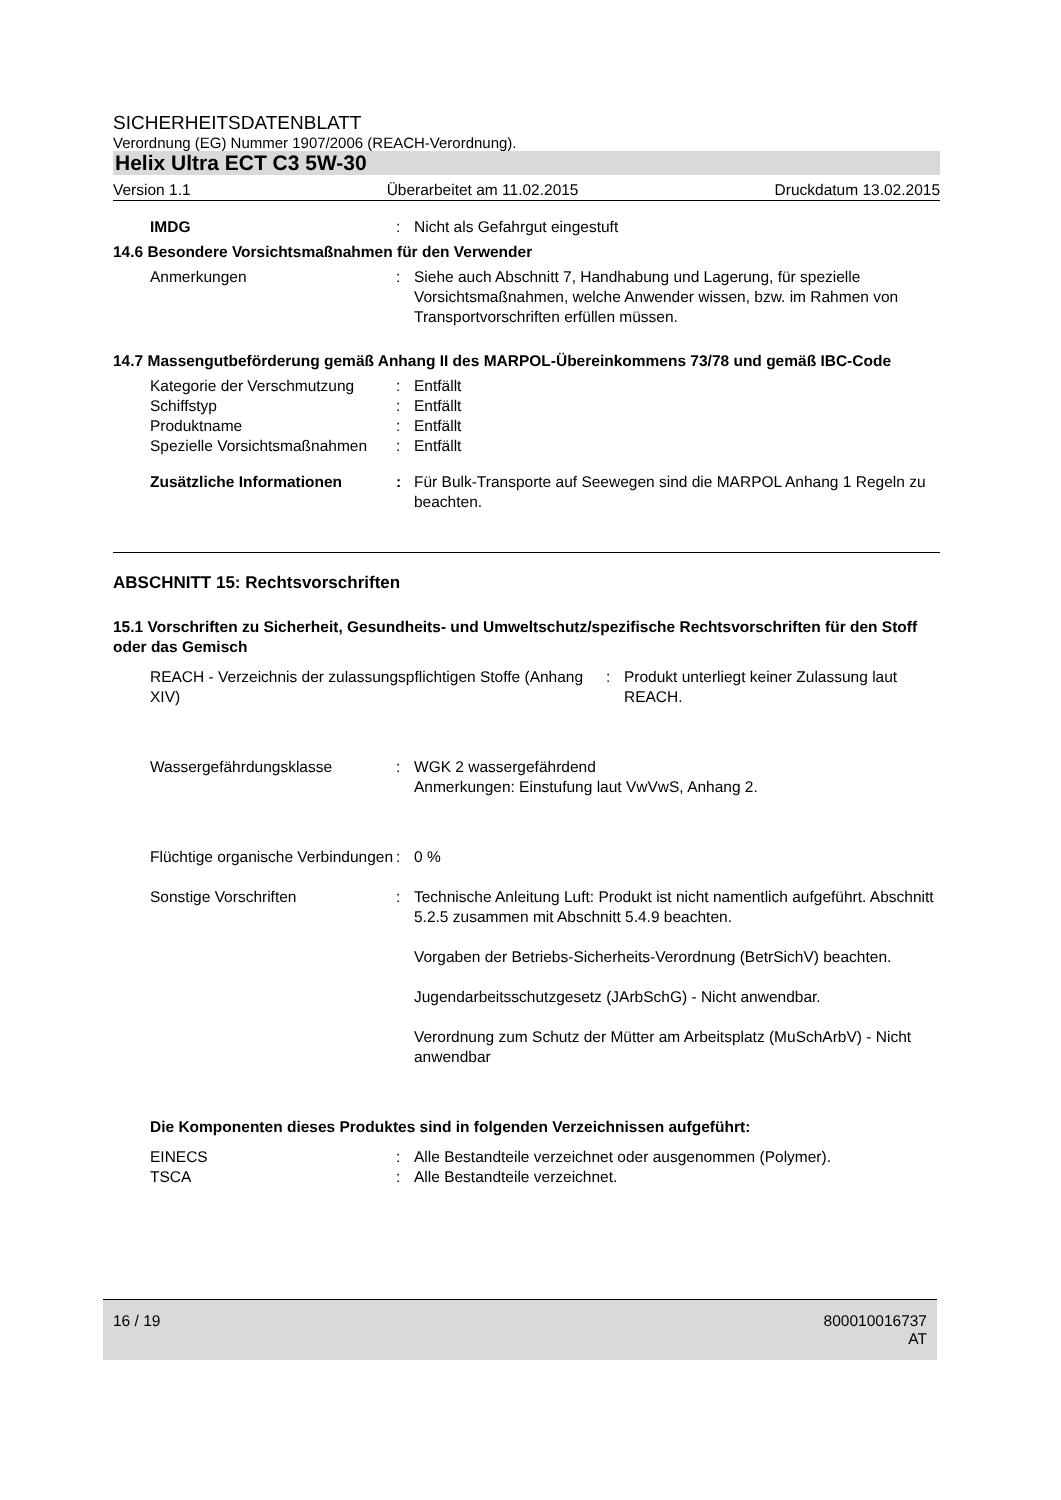SICHERHEITSDATENBLATT
Verordnung (EG) Nummer 1907/2006 (REACH-Verordnung).
Helix Ultra ECT C3 5W-30
Version 1.1 Überarbeitet am 11.02.2015 Druckdatum 13.02.2015
IMDG : Nicht als Gefahrgut eingestuft
14.6 Besondere Vorsichtsmaßnahmen für den Verwender
Anmerkungen : Siehe auch Abschnitt 7, Handhabung und Lagerung, für spezielle Vorsichtsmaßnahmen, welche Anwender wissen, bzw. im Rahmen von Transportvorschriften erfüllen müssen.
14.7 Massengutbeförderung gemäß Anhang II des MARPOL-Übereinkommens 73/78 und gemäß IBC-Code
Kategorie der Verschmutzung
: Entfällt
Schiffstyp : Entfällt
Produktname : Entfällt
Spezielle Vorsichtsmaßnahmen
: Entfällt
Zusätzliche Informationen : Für Bulk-Transporte auf Seewegen sind die MARPOL Anhang 1 Regeln zu beachten.
ABSCHNITT 15: Rechtsvorschriften
15.1 Vorschriften zu Sicherheit, Gesundheits- und Umweltschutz/spezifische Rechtsvorschriften für den Stoff oder das Gemisch
REACH - Verzeichnis der zulassungspflichtigen Stoffe (Anhang XIV)
: Produkt unterliegt keiner Zulassung laut REACH.
Wassergefährdungsklasse : WGK 2 wassergefährdend
Anmerkungen: Einstufung laut VwVwS, Anhang 2.
Flüchtige organische Verbindungen
: 0 %
Sonstige Vorschriften : Technische Anleitung Luft: Produkt ist nicht namentlich aufgeführt. Abschnitt 5.2.5 zusammen mit Abschnitt 5.4.9 beachten.
Vorgaben der Betriebs-Sicherheits-Verordnung (BetrSichV) beachten.
Jugendarbeitsschutzgesetz (JArbSchG) - Nicht anwendbar.
Verordnung zum Schutz der Mütter am Arbeitsplatz (MuSchArbV) - Nicht anwendbar
Die Komponenten dieses Produktes sind in folgenden Verzeichnissen aufgeführt:
EINECS : Alle Bestandteile verzeichnet oder ausgenommen (Polymer).
TSCA : Alle Bestandteile verzeichnet.
16 / 19 800010016737
AT